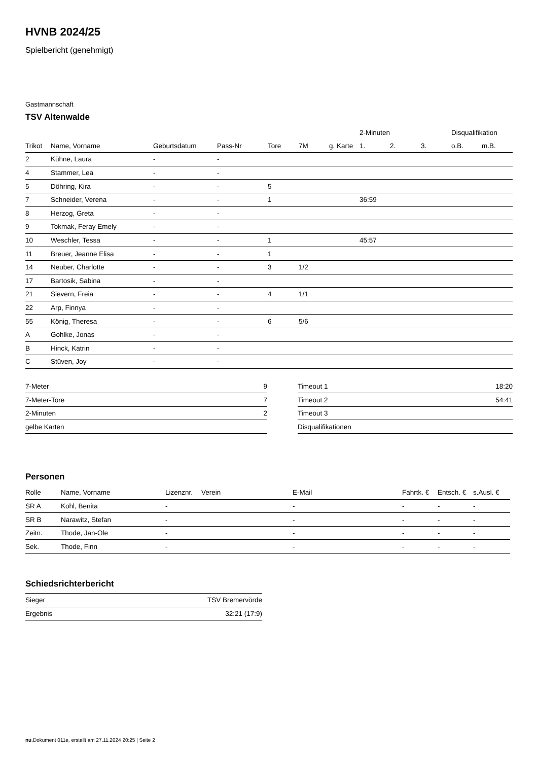HVNB 2024/25
Spielbericht (genehmigt)
Gastmannschaft
TSV Altenwalde
| | | | | | | | 2-Minuten | | | Disqualifikation | |
| --- | --- | --- | --- | --- | --- | --- | --- | --- | --- | --- | --- |
| Trikot | Name, Vorname | Geburtsdatum | Pass-Nr | Tore | 7M | g. Karte | 1. | 2. | 3. | o.B. | m.B. |
| 2 | Kühne, Laura | - | - | | | | | | | | |
| 4 | Stammer, Lea | - | - | | | | | | | | |
| 5 | Döhring, Kira | - | - | 5 | | | | | | | |
| 7 | Schneider, Verena | - | - | 1 | | | 36:59 | | | | |
| 8 | Herzog, Greta | - | - | | | | | | | | |
| 9 | Tokmak, Feray Emely | - | - | | | | | | | | |
| 10 | Weschler, Tessa | - | - | 1 | | | 45:57 | | | | |
| 11 | Breuer, Jeanne Elisa | - | - | 1 | | | | | | | |
| 14 | Neuber, Charlotte | - | - | 3 | 1/2 | | | | | | |
| 17 | Bartosik, Sabina | - | - | | | | | | | | |
| 21 | Sievern, Freia | - | - | 4 | 1/1 | | | | | | |
| 22 | Arp, Finnya | - | - | | | | | | | | |
| 55 | König, Theresa | - | - | 6 | 5/6 | | | | | | |
| A | Gohlke, Jonas | - | - | | | | | | | | |
| B | Hinck, Katrin | - | - | | | | | | | | |
| C | Stüven, Joy | - | - | | | | | | | | |
| 7-Meter | 9 |
| 7-Meter-Tore | 7 |
| 2-Minuten | 2 |
| gelbe Karten | |
| Timeout 1 | 18:20 |
| Timeout 2 | 54:41 |
| Timeout 3 | |
| Disqualifikationen | |
Personen
| Rolle | Name, Vorname | Lizenznr. | Verein | E-Mail | Fahrtk. € | Entsch. € | s.Ausl. € |
| --- | --- | --- | --- | --- | --- | --- | --- |
| SR A | Kohl, Benita | - | | - | - | - | - |
| SR B | Narawitz, Stefan | - | | - | - | - | - |
| Zeitn. | Thode, Jan-Ole | - | | - | - | - | - |
| Sek. | Thode, Finn | - | | - | - | - | - |
Schiedsrichterbericht
| Sieger | TSV Bremervörde |
| Ergebnis | 32:21 (17:9) |
nu.Dokument 011e, erstellt am 27.11.2024 20:25 | Seite 2